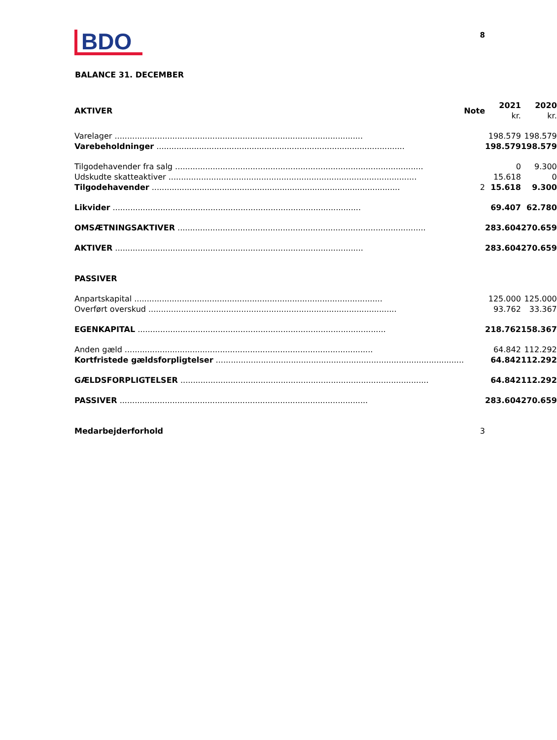BDO
8
BALANCE 31. DECEMBER
| AKTIVER | Note | 2021 kr. | 2020 kr. |
| --- | --- | --- | --- |
| Varelager | | 198.579 | 198.579 |
| Varebeholdninger | | 198.579 | 198.579 |
| Tilgodehavender fra salg | | 0 | 9.300 |
| Udskudte skatteaktiver | | 15.618 | 0 |
| Tilgodehavender | 2 | 15.618 | 9.300 |
| Likvider | | 69.407 | 62.780 |
| OMSÆTNINGSAKTIVER | | 283.604 | 270.659 |
| AKTIVER | | 283.604 | 270.659 |
| PASSIVER | | | |
| Anpartskapital | | 125.000 | 125.000 |
| Overført overskud | | 93.762 | 33.367 |
| EGENKAPITAL | | 218.762 | 158.367 |
| Anden gæld | | 64.842 | 112.292 |
| Kortfristede gældsforpligtelser | | 64.842 | 112.292 |
| GÆLDSFORPLIGTELSER | | 64.842 | 112.292 |
| PASSIVER | | 283.604 | 270.659 |
| Medarbejderforhold | 3 | | |